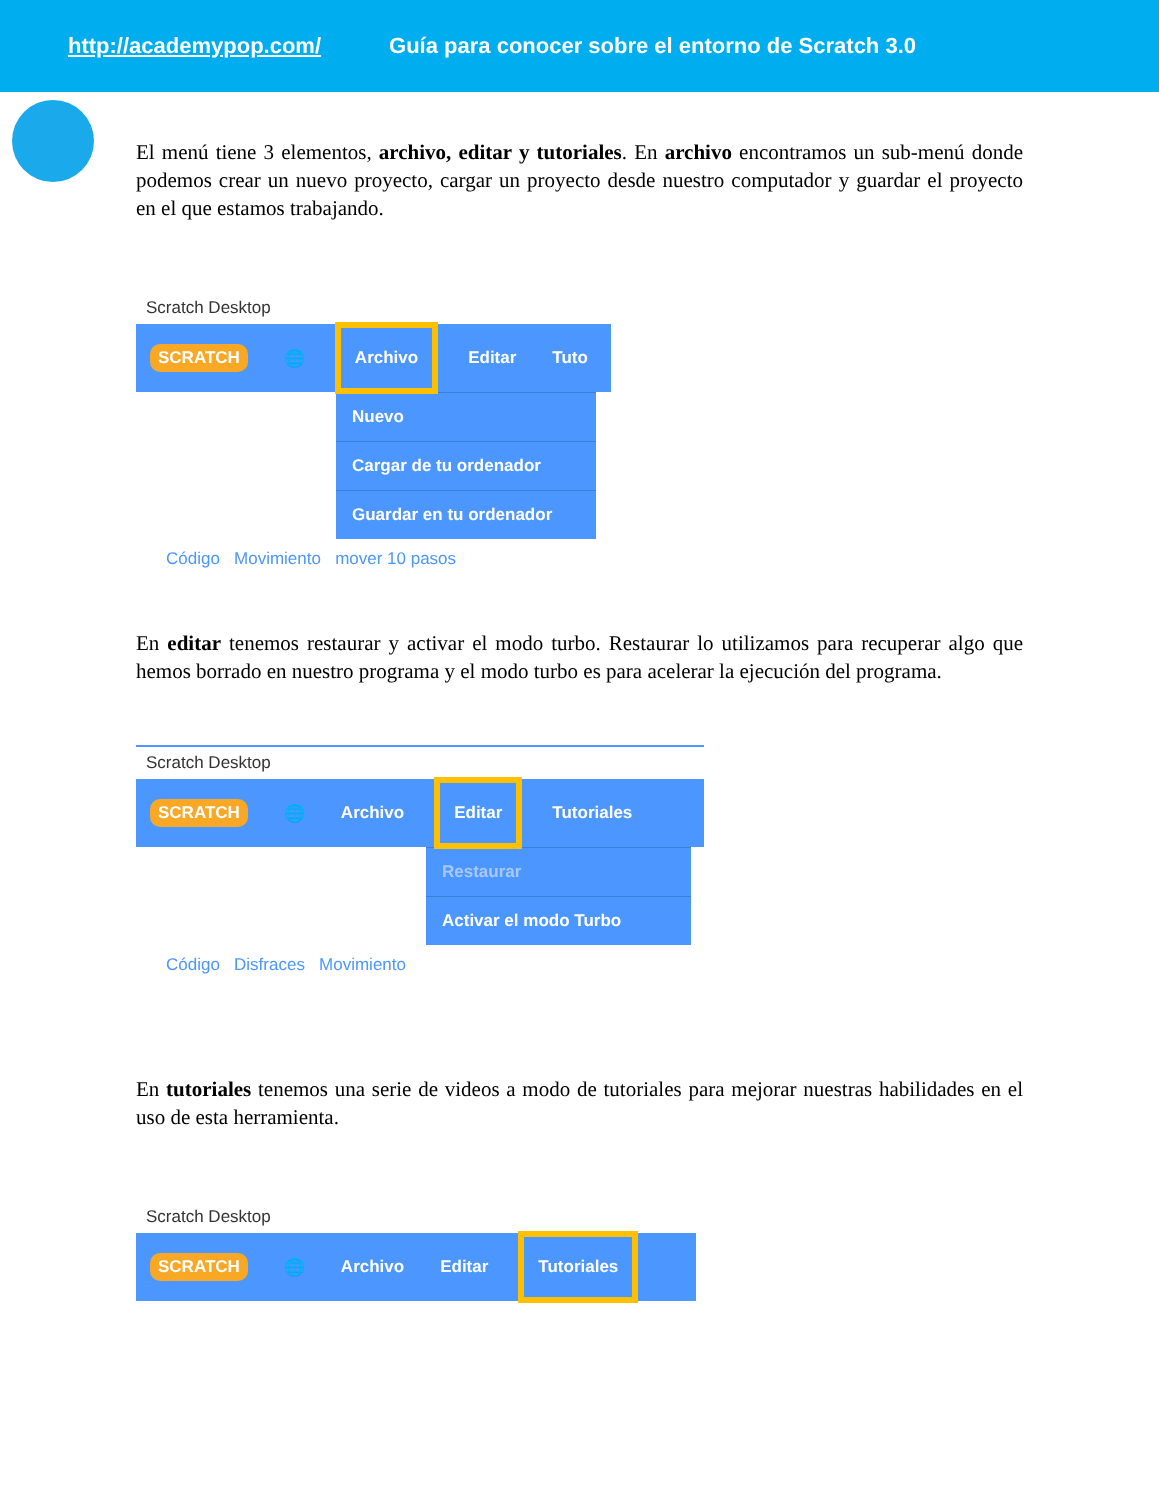http://academypop.com/ Guía para conocer sobre el entorno de Scratch 3.0
El menú tiene 3 elementos, archivo, editar y tutoriales. En archivo encontramos un sub-menú donde podemos crear un nuevo proyecto, cargar un proyecto desde nuestro computador y guardar el proyecto en el que estamos trabajando.
Scratch Desktop
SCRATCH 🌐 Archivo Editar Tuto
Nuevo
Cargar de tu ordenador
Guardar en tu ordenador
Código Movimiento mover 10 pasos
En editar tenemos restaurar y activar el modo turbo. Restaurar lo utilizamos para recuperar algo que hemos borrado en nuestro programa y el modo turbo es para acelerar la ejecución del programa.
Scratch Desktop
SCRATCH 🌐 Archivo Editar Tutoriales
Restaurar
Activar el modo Turbo
Código Disfraces Movimiento
En tutoriales tenemos una serie de videos a modo de tutoriales para mejorar nuestras habilidades en el uso de esta herramienta.
Scratch Desktop
SCRATCH 🌐 Archivo Editar Tutoriales